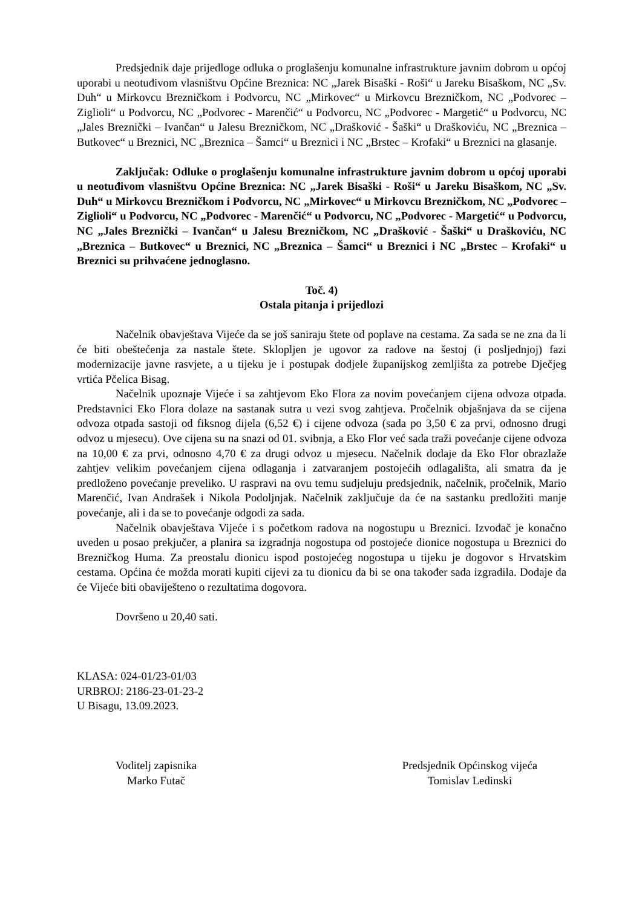Predsjednik daje prijedloge odluka o proglašenju komunalne infrastrukture javnim dobrom u općoj uporabi u neotuđivom vlasništvu Općine Breznica: NC „Jarek Bisaški - Roši“ u Jareku Bisaškom, NC „Sv. Duh“ u Mirkovcu Brezničkom i Podvorcu, NC „Mirkovec“ u Mirkovcu Brezničkom, NC „Podvorec – Ziglioli“ u Podvorcu, NC „Podvorec - Marenčić“ u Podvorcu, NC „Podvorec - Margetić“ u Podvorcu, NC „Jales Breznički – Ivančan“ u Jalesu Brezničkom, NC „Drašković - Šaški“ u Draškoviću, NC „Breznica – Butkovec“ u Breznici, NC „Breznica – Šamci“ u Breznici i NC „Brstec – Krofaki“ u Breznici na glasanje.
Zaključak: Odluke o proglašenju komunalne infrastrukture javnim dobrom u općoj uporabi u neotuđivom vlasništvu Općine Breznica: NC „Jarek Bisaški - Roši“ u Jareku Bisaškom, NC „Sv. Duh“ u Mirkovcu Brezničkom i Podvorcu, NC „Mirkovec“ u Mirkovcu Brezničkom, NC „Podvorec – Ziglioli“ u Podvorcu, NC „Podvorec - Marenčić“ u Podvorcu, NC „Podvorec - Margetić“ u Podvorcu, NC „Jales Breznički – Ivančan“ u Jalesu Brezničkom, NC „Drašković - Šaški“ u Draškoviću, NC „Breznica – Butkovec“ u Breznici, NC „Breznica – Šamci“ u Breznici i NC „Brstec – Krofaki“ u Breznici su prihvaćene jednoglasno.
Toč. 4)
Ostala pitanja i prijedlozi
Načelnik obavještava Vijeće da se još saniraju štete od poplave na cestama. Za sada se ne zna da li će biti obeštećenja za nastale štete. Sklopljen je ugovor za radove na šestoj (i posljednjoj) fazi modernizacije javne rasvjete, a u tijeku je i postupak dodjele županijskog zemljišta za potrebe Dječjeg vrtića Pčelica Bisag.
Načelnik upoznaje Vijeće i sa zahtjevom Eko Flora za novim povećanjem cijena odvoza otpada. Predstavnici Eko Flora dolaze na sastanak sutra u vezi svog zahtjeva. Pročelnik objašnjava da se cijena odvoza otpada sastoji od fiksnog dijela (6,52 €) i cijene odvoza (sada po 3,50 € za prvi, odnosno drugi odvoz u mjesecu). Ove cijena su na snazi od 01. svibnja, a Eko Flor već sada traži povećanje cijene odvoza na 10,00 € za prvi, odnosno 4,70 € za drugi odvoz u mjesecu. Načelnik dodaje da Eko Flor obrazlaže zahtjev velikim povećanjem cijena odlaganja i zatvaranjem postojećih odlagališta, ali smatra da je predloženo povećanje preveliko. U raspravi na ovu temu sudjeluju predsjednik, načelnik, pročelnik, Mario Marenčić, Ivan Andrašek i Nikola Podoljnjak. Načelnik zaključuje da će na sastanku predložiti manje povećanje, ali i da se to povećanje odgodi za sada.
Načelnik obavještava Vijeće i s početkom radova na nogostupu u Breznici. Izvođač je konačno uveden u posao prekjučer, a planira sa izgradnja nogostupa od postojeće dionice nogostupa u Breznici do Brezničkog Huma. Za preostalu dionicu ispod postojećeg nogostupa u tijeku je dogovor s Hrvatskim cestama. Općina će možda morati kupiti cijevi za tu dionicu da bi se ona također sada izgradila. Dodaje da će Vijeće biti obaviješteno o rezultatima dogovora.
Dovršeno u 20,40 sati.
KLASA: 024-01/23-01/03
URBROJ: 2186-23-01-23-2
U Bisagu, 13.09.2023.
Voditelj zapisnika
Marko Futač
Predsjednik Općinskog vijeća
Tomislav Ledinski